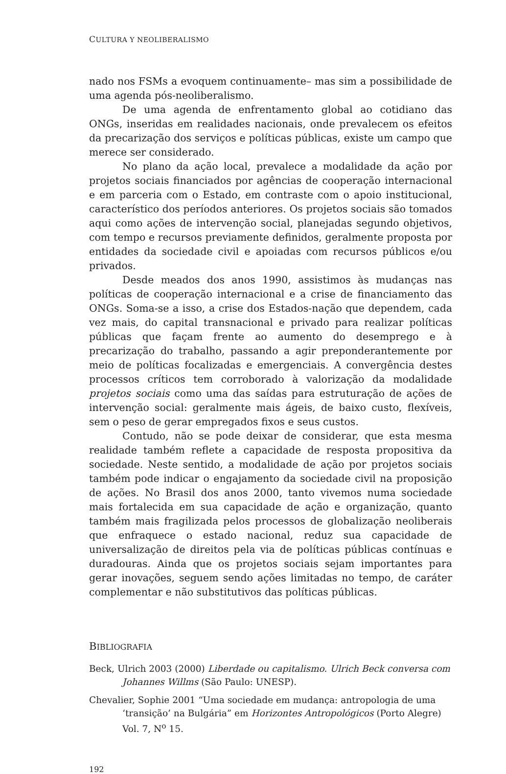CULTURA Y NEOLIBERALISMO
nado nos FSMs a evoquem continuamente– mas sim a possibilidade de uma agenda pós-neoliberalismo.
De uma agenda de enfrentamento global ao cotidiano das ONGs, inseridas em realidades nacionais, onde prevalecem os efeitos da precarização dos serviços e políticas públicas, existe um campo que merece ser considerado.
No plano da ação local, prevalece a modalidade da ação por projetos sociais financiados por agências de cooperação internacional e em parceria com o Estado, em contraste com o apoio institucional, característico dos períodos anteriores. Os projetos sociais são tomados aqui como ações de intervenção social, planejadas segundo objetivos, com tempo e recursos previamente definidos, geralmente proposta por entidades da sociedade civil e apoiadas com recursos públicos e/ou privados.
Desde meados dos anos 1990, assistimos às mudanças nas políticas de cooperação internacional e a crise de financiamento das ONGs. Soma-se a isso, a crise dos Estados-nação que dependem, cada vez mais, do capital transnacional e privado para realizar políticas públicas que façam frente ao aumento do desemprego e à precarização do trabalho, passando a agir preponderantemente por meio de políticas focalizadas e emergenciais. A convergência destes processos críticos tem corroborado à valorização da modalidade projetos sociais como uma das saídas para estruturação de ações de intervenção social: geralmente mais ágeis, de baixo custo, flexíveis, sem o peso de gerar empregados fixos e seus custos.
Contudo, não se pode deixar de considerar, que esta mesma realidade também reflete a capacidade de resposta propositiva da sociedade. Neste sentido, a modalidade de ação por projetos sociais também pode indicar o engajamento da sociedade civil na proposição de ações. No Brasil dos anos 2000, tanto vivemos numa sociedade mais fortalecida em sua capacidade de ação e organização, quanto também mais fragilizada pelos processos de globalização neoliberais que enfraquece o estado nacional, reduz sua capacidade de universalização de direitos pela via de políticas públicas contínuas e duradouras. Ainda que os projetos sociais sejam importantes para gerar inovações, seguem sendo ações limitadas no tempo, de caráter complementar e não substitutivos das políticas públicas.
BIBLIOGRAFIA
Beck, Ulrich 2003 (2000) Liberdade ou capitalismo. Ulrich Beck conversa com Johannes Willms (São Paulo: UNESP).
Chevalier, Sophie 2001 “Uma sociedade em mudança: antropologia de uma ‘transição’ na Bulgária” em Horizontes Antropológicos (Porto Alegre) Vol. 7, N<sup>o</sup> 15.
192